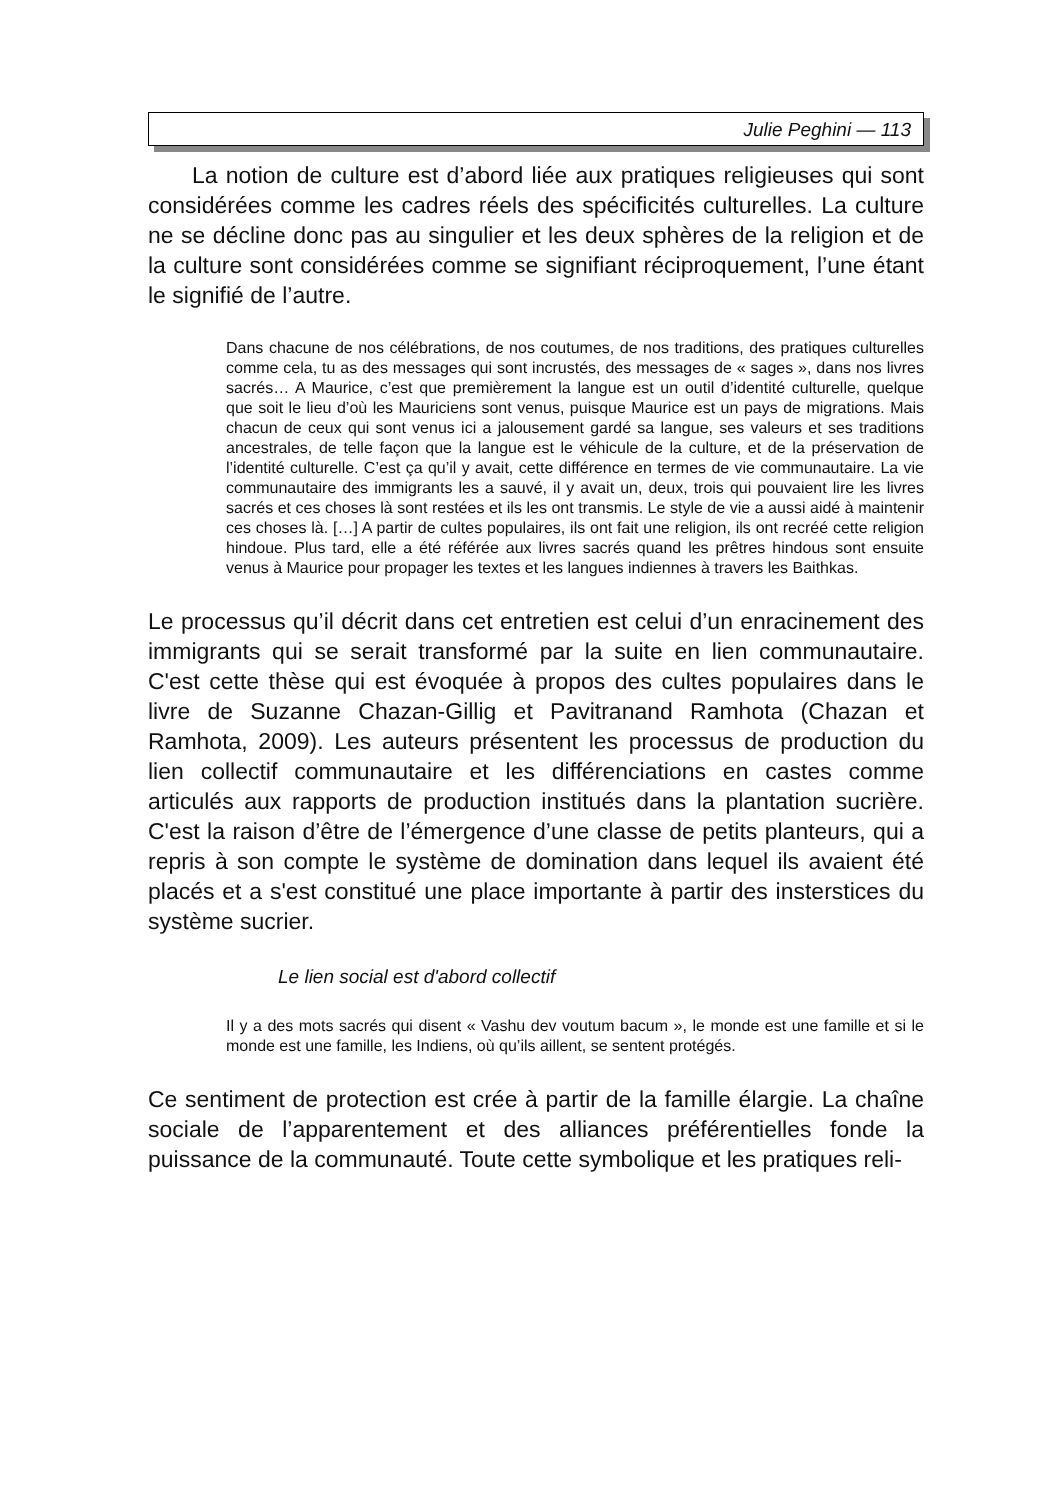Julie Peghini — 113
La notion de culture est d’abord liée aux pratiques religieuses qui sont considérées comme les cadres réels des spécificités culturelles. La culture ne se décline donc pas au singulier et les deux sphères de la religion et de la culture sont considérées comme se signifiant réciproquement, l’une étant le signifié de l’autre.
Dans chacune de nos célébrations, de nos coutumes, de nos traditions, des pratiques culturelles comme cela, tu as des messages qui sont incrustés, des messages de « sages », dans nos livres sacrés… A Maurice, c’est que premièrement la langue est un outil d’identité culturelle, quelque que soit le lieu d’où les Mauriciens sont venus, puisque Maurice est un pays de migrations. Mais chacun de ceux qui sont venus ici a jalousement gardé sa langue, ses valeurs et ses traditions ancestrales, de telle façon que la langue est le véhicule de la culture, et de la préservation de l’identité culturelle. C’est ça qu’il y avait, cette différence en termes de vie communautaire. La vie communautaire des immigrants les a sauvé, il y avait un, deux, trois qui pouvaient lire les livres sacrés et ces choses là sont restées et ils les ont transmis. Le style de vie a aussi aidé à maintenir ces choses là. […] A partir de cultes populaires, ils ont fait une religion, ils ont recréé cette religion hindoue. Plus tard, elle a été référée aux livres sacrés quand les prêtres hindous sont ensuite venus à Maurice pour propager les textes et les langues indiennes à travers les Baithkas.
Le processus qu’il décrit dans cet entretien est celui d’un enracinement des immigrants qui se serait transformé par la suite en lien communautaire. C'est cette thèse qui est évoquée à propos des cultes populaires dans le livre de Suzanne Chazan-Gillig et Pavitranand Ramhota (Chazan et Ramhota, 2009). Les auteurs présentent les processus de production du lien collectif communautaire et les différenciations en castes comme articulés aux rapports de production institués dans la plantation sucrière. C'est la raison d’être de l’émergence d’une classe de petits planteurs, qui a repris à son compte le système de domination dans lequel ils avaient été placés et a s'est constitué une place importante à partir des insterstices du système sucrier.
Le lien social est d'abord collectif
Il y a des mots sacrés qui disent « Vashu dev voutum bacum », le monde est une famille et si le monde est une famille, les Indiens, où qu’ils aillent, se sentent protégés.
Ce sentiment de protection est crée à partir de la famille élargie. La chaîne sociale de l’apparentement et des alliances préférentielles fonde la puissance de la communauté. Toute cette symbolique et les pratiques reli-